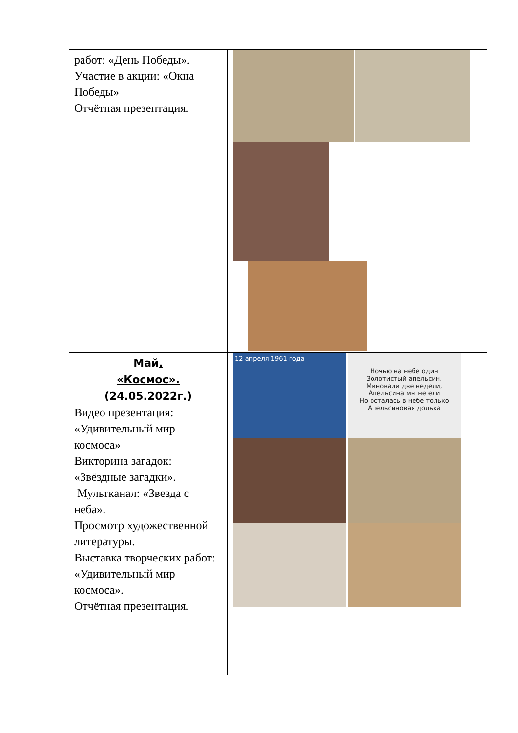| работ: «День Победы». Участие в акции: «Окна Победы» Отчётная презентация. | |
| Май . «Космос». (24.05.2022г.) Видео презентация: «Удивительный мир космоса» Викторина загадок: «Звёздные загадки». Мультканал: «Звезда с неба». Просмотр художественной литературы. Выставка творческих работ: «Удивительный мир космоса». Отчётная презентация. | 12 апреля 1961 года Ночью на небе один Золотистый апельсин. Миновали две недели, Апельсина мы не ели Но осталась в небе только Апельсиновая долька |